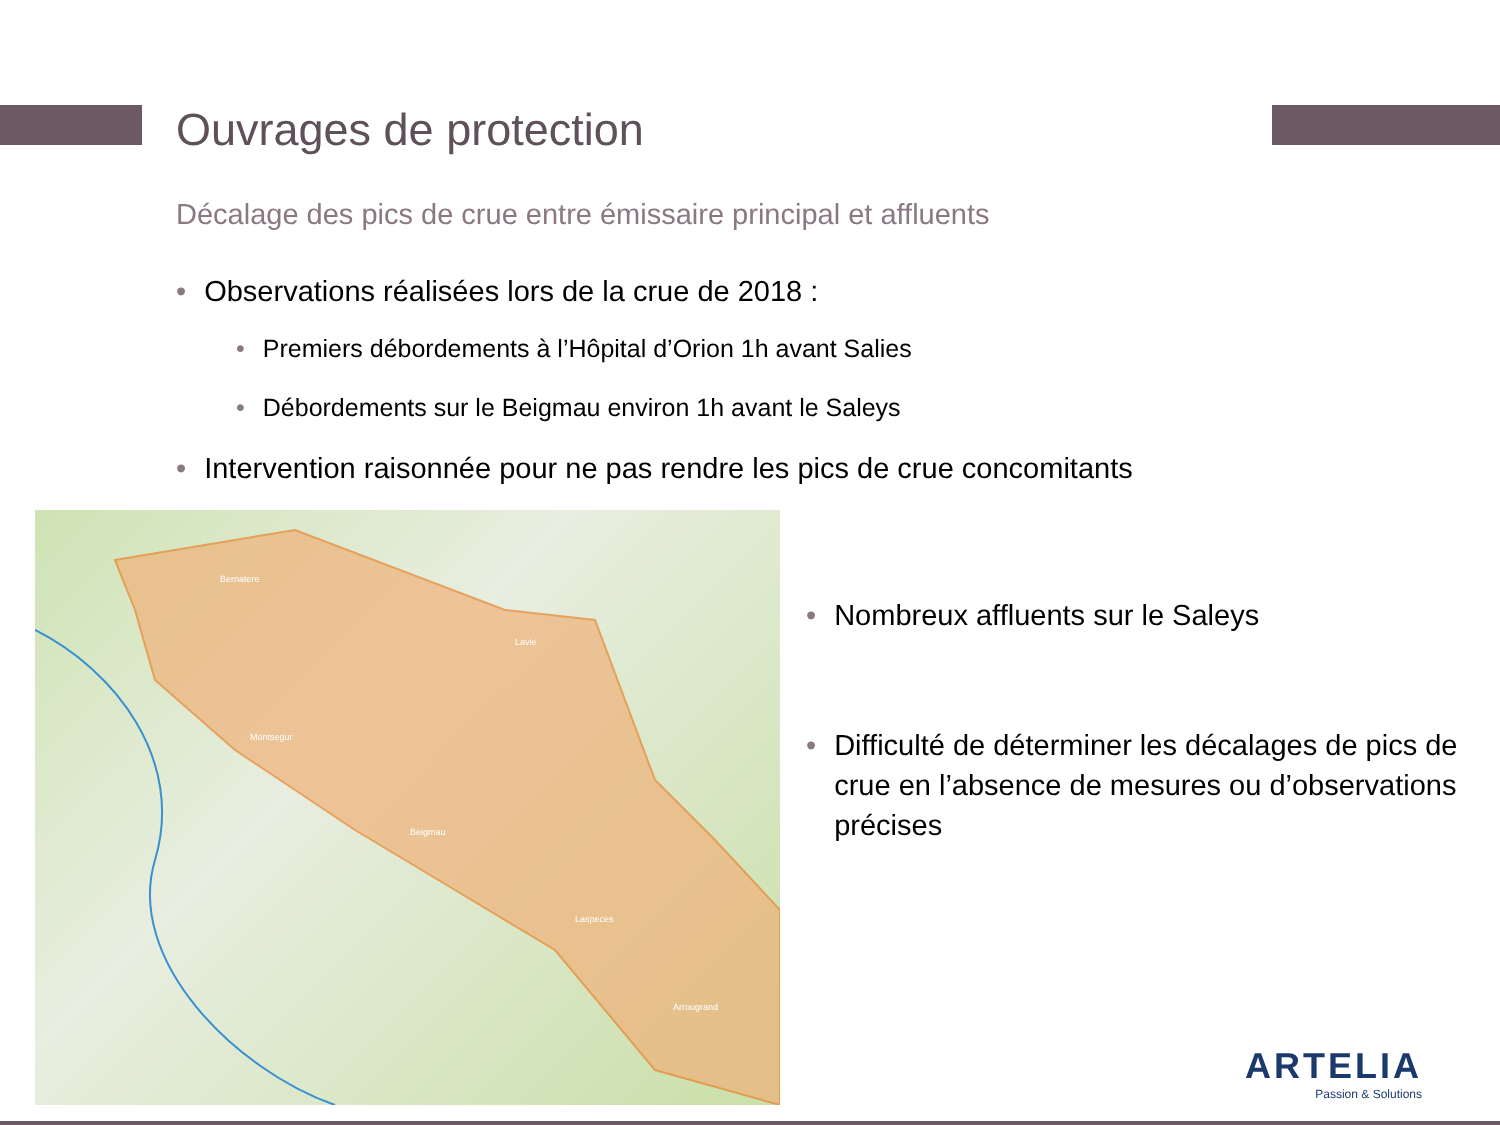Ouvrages de protection
Décalage des pics de crue entre émissaire principal et affluents
• Observations réalisées lors de la crue de 2018 :
• Premiers débordements à l’Hôpital d’Orion 1h avant Salies
• Débordements sur le Beigmau environ 1h avant le Saleys
• Intervention raisonnée pour ne pas rendre les pics de crue concomitants
Bernatere
Lavie
Montsegur
Beigmau
Laspeces
Arrougrand
• Nombreux affluents sur le Saleys
• Difficulté de déterminer les décalages de pics de crue en l’absence de mesures ou d’observations précises
ARTELIA
Passion & Solutions